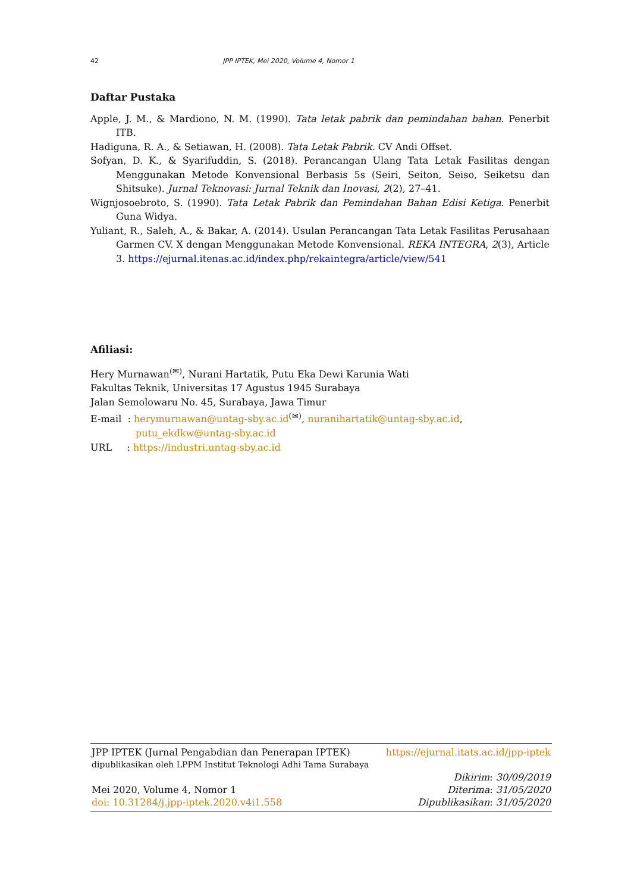42 JPP IPTEK, Mei 2020, Volume 4, Nomor 1
Daftar Pustaka
Apple, J. M., & Mardiono, N. M. (1990). Tata letak pabrik dan pemindahan bahan. Penerbit ITB.
Hadiguna, R. A., & Setiawan, H. (2008). Tata Letak Pabrik. CV Andi Offset.
Sofyan, D. K., & Syarifuddin, S. (2018). Perancangan Ulang Tata Letak Fasilitas dengan Menggunakan Metode Konvensional Berbasis 5s (Seiri, Seiton, Seiso, Seiketsu dan Shitsuke). Jurnal Teknovasi: Jurnal Teknik dan Inovasi, 2(2), 27–41.
Wignjosoebroto, S. (1990). Tata Letak Pabrik dan Pemindahan Bahan Edisi Ketiga. Penerbit Guna Widya.
Yuliant, R., Saleh, A., & Bakar, A. (2014). Usulan Perancangan Tata Letak Fasilitas Perusahaan Garmen CV. X dengan Menggunakan Metode Konvensional. REKA INTEGRA, 2(3), Article 3. https://ejurnal.itenas.ac.id/index.php/rekaintegra/article/view/541
Afiliasi:
Hery Murnawan<sup>(✉)</sup>, Nurani Hartatik, Putu Eka Dewi Karunia Wati
Fakultas Teknik, Universitas 17 Agustus 1945 Surabaya
Jalan Semolowaru No. 45, Surabaya, Jawa Timur
E-mail : herymurnawan@untag-sby.ac.id<sup>(✉)</sup>, nuranihartatik@untag-sby.ac.id,
putu_ekdkw@untag-sby.ac.id
URL : https://industri.untag-sby.ac.id
JPP IPTEK (Jurnal Pengabdian dan Penerapan IPTEK) https://ejurnal.itats.ac.id/jpp-iptek
dipublikasikan oleh LPPM Institut Teknologi Adhi Tama Surabaya
Dikirim: 30/09/2019
Mei 2020, Volume 4, Nomor 1 Diterima: 31/05/2020
doi: 10.31284/j.jpp-iptek.2020.v4i1.558 Dipublikasikan: 31/05/2020